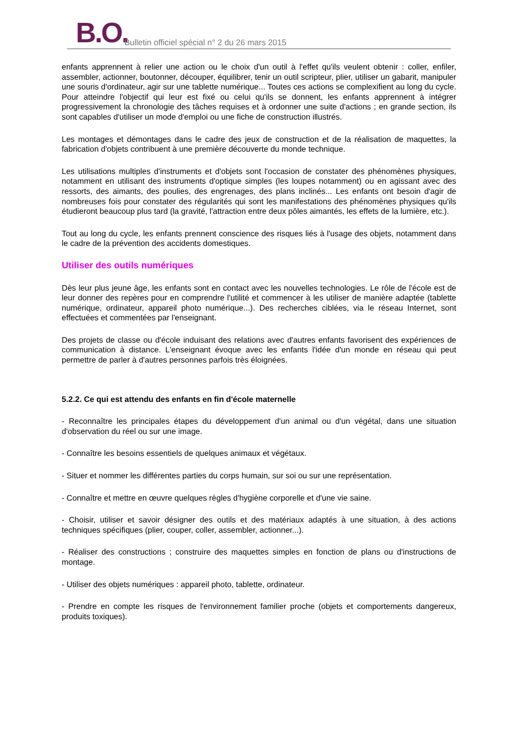B.O.
Bulletin officiel spécial n° 2 du 26 mars 2015
enfants apprennent à relier une action ou le choix d'un outil à l'effet qu'ils veulent obtenir : coller, enfiler, assembler, actionner, boutonner, découper, équilibrer, tenir un outil scripteur, plier, utiliser un gabarit, manipuler une souris d'ordinateur, agir sur une tablette numérique... Toutes ces actions se complexifient au long du cycle. Pour atteindre l'objectif qui leur est fixé ou celui qu'ils se donnent, les enfants apprennent à intégrer progressivement la chronologie des tâches requises et à ordonner une suite d'actions ; en grande section, ils sont capables d'utiliser un mode d'emploi ou une fiche de construction illustrés.
Les montages et démontages dans le cadre des jeux de construction et de la réalisation de maquettes, la fabrication d'objets contribuent à une première découverte du monde technique.
Les utilisations multiples d'instruments et d'objets sont l'occasion de constater des phénomènes physiques, notamment en utilisant des instruments d'optique simples (les loupes notamment) ou en agissant avec des ressorts, des aimants, des poulies, des engrenages, des plans inclinés... Les enfants ont besoin d'agir de nombreuses fois pour constater des régularités qui sont les manifestations des phénomènes physiques qu'ils étudieront beaucoup plus tard (la gravité, l'attraction entre deux pôles aimantés, les effets de la lumière, etc.).
Tout au long du cycle, les enfants prennent conscience des risques liés à l'usage des objets, notamment dans le cadre de la prévention des accidents domestiques.
Utiliser des outils numériques
Dès leur plus jeune âge, les enfants sont en contact avec les nouvelles technologies. Le rôle de l'école est de leur donner des repères pour en comprendre l'utilité et commencer à les utiliser de manière adaptée (tablette numérique, ordinateur, appareil photo numérique...). Des recherches ciblées, via le réseau Internet, sont effectuées et commentées par l'enseignant.
Des projets de classe ou d'école induisant des relations avec d'autres enfants favorisent des expériences de communication à distance. L'enseignant évoque avec les enfants l'idée d'un monde en réseau qui peut permettre de parler à d'autres personnes parfois très éloignées.
5.2.2. Ce qui est attendu des enfants en fin d'école maternelle
- Reconnaître les principales étapes du développement d'un animal ou d'un végétal, dans une situation d'observation du réel ou sur une image.
- Connaître les besoins essentiels de quelques animaux et végétaux.
- Situer et nommer les différentes parties du corps humain, sur soi ou sur une représentation.
- Connaître et mettre en œuvre quelques règles d'hygiène corporelle et d'une vie saine.
- Choisir, utiliser et savoir désigner des outils et des matériaux adaptés à une situation, à des actions techniques spécifiques (plier, couper, coller, assembler, actionner...).
- Réaliser des constructions ; construire des maquettes simples en fonction de plans ou d'instructions de montage.
- Utiliser des objets numériques : appareil photo, tablette, ordinateur.
- Prendre en compte les risques de l'environnement familier proche (objets et comportements dangereux, produits toxiques).